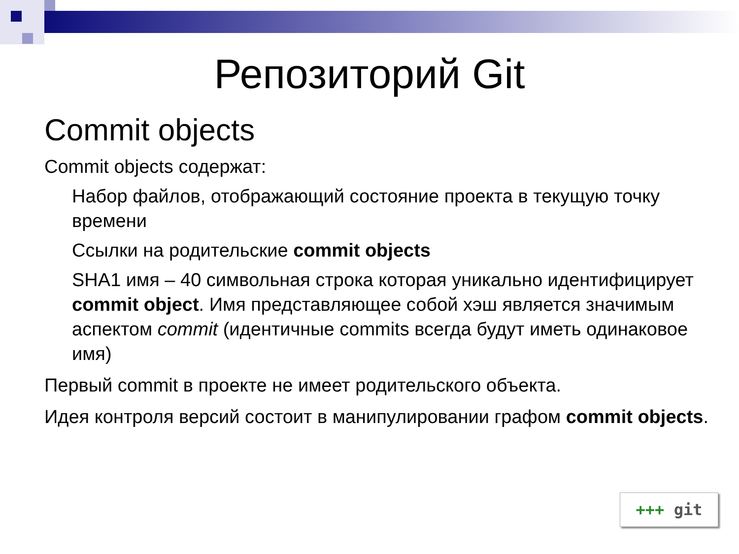Репозиторий Git
Commit objects
Commit objects содержат:
Набор файлов, отображающий состояние проекта в текущую точку времени
Ссылки на родительские commit objects
SHA1 имя – 40 символьная строка которая уникально идентифицирует commit object. Имя представляющее собой хэш является значимым аспектом commit (идентичные commits всегда будут иметь одинаковое имя)
Первый commit в проекте не имеет родительского объекта.
Идея контроля версий состоит в манипулировании графом commit objects.
+++ git